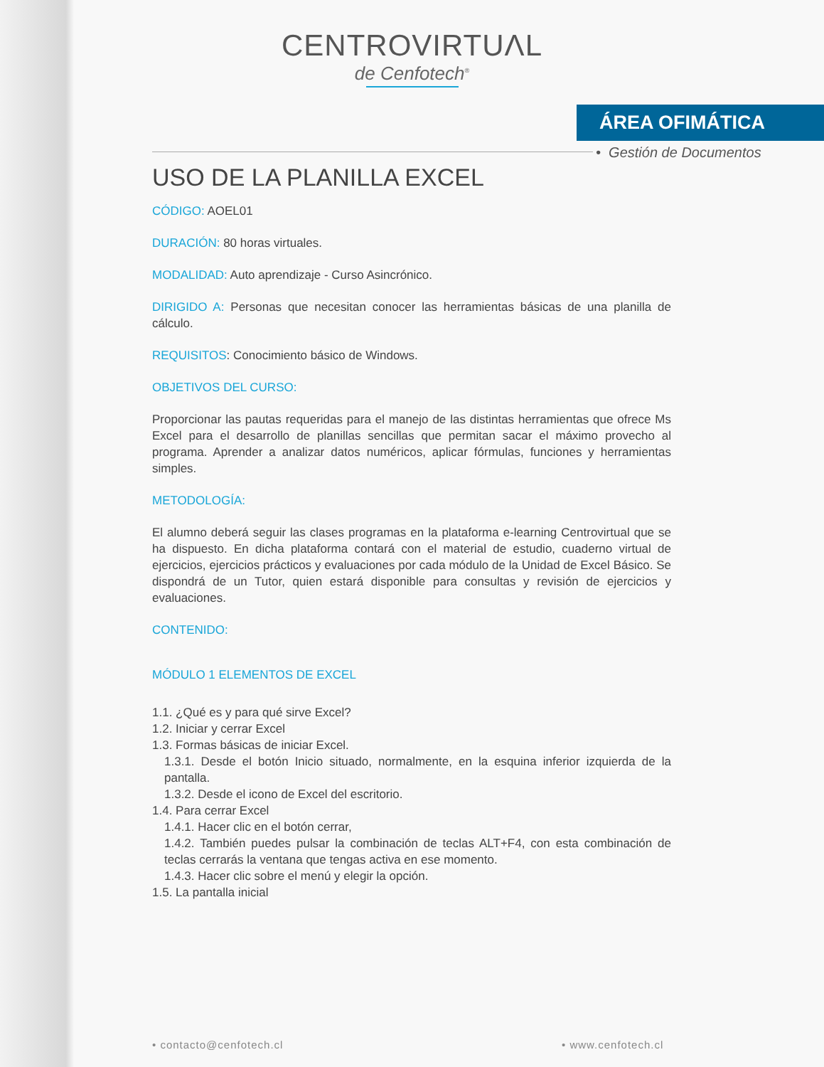CENTROVIRTUΛL
de Cenfotech<sup>®</sup>
ÁREA OFIMÁTICA
• Gestión de Documentos
USO DE LA PLANILLA EXCEL
CÓDIGO: AOEL01
DURACIÓN: 80 horas virtuales.
MODALIDAD: Auto aprendizaje - Curso Asincrónico.
DIRIGIDO A: Personas que necesitan conocer las herramientas básicas de una planilla de cálculo.
REQUISITOS: Conocimiento básico de Windows.
OBJETIVOS DEL CURSO:
Proporcionar las pautas requeridas para el manejo de las distintas herramientas que ofrece Ms Excel para el desarrollo de planillas sencillas que permitan sacar el máximo provecho al programa. Aprender a analizar datos numéricos, aplicar fórmulas, funciones y herramientas simples.
METODOLOGÍA:
El alumno deberá seguir las clases programas en la plataforma e-learning Centrovirtual que se ha dispuesto. En dicha plataforma contará con el material de estudio, cuaderno virtual de ejercicios, ejercicios prácticos y evaluaciones por cada módulo de la Unidad de Excel Básico. Se dispondrá de un Tutor, quien estará disponible para consultas y revisión de ejercicios y evaluaciones.
CONTENIDO:
MÓDULO 1 ELEMENTOS DE EXCEL
1.1. ¿Qué es y para qué sirve Excel?
1.2. Iniciar y cerrar Excel
1.3. Formas básicas de iniciar Excel.
1.3.1. Desde el botón Inicio situado, normalmente, en la esquina inferior izquierda de la pantalla.
1.3.2. Desde el icono de Excel del escritorio.
1.4. Para cerrar Excel
1.4.1. Hacer clic en el botón cerrar,
1.4.2. También puedes pulsar la combinación de teclas ALT+F4, con esta combinación de teclas cerrarás la ventana que tengas activa en ese momento.
1.4.3. Hacer clic sobre el menú y elegir la opción.
1.5. La pantalla inicial
• contacto@cenfotech.cl • www.cenfotech.cl